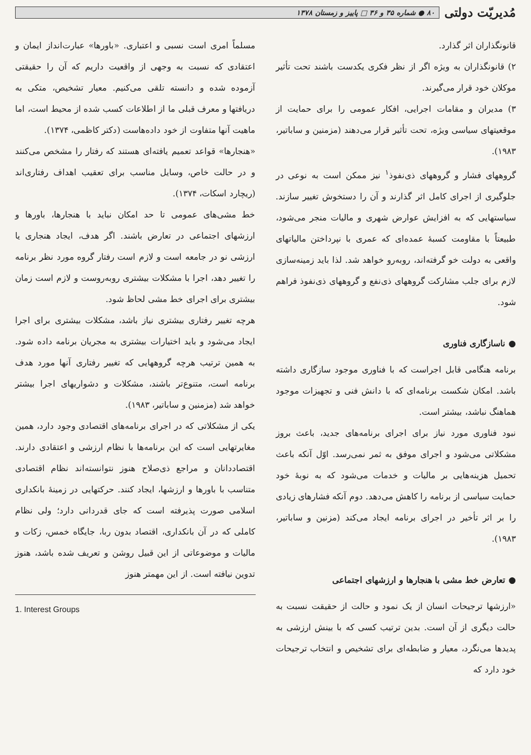مُدیریّت دولتی
۸۰ ● شماره ۳۵ و ۳۶ □ پاییز و زمستان ۱۳۷۸
قانونگذاران اثر گذارد.
۲) قانونگذاران به ویژه اگر از نظر فکری یکدست باشند تحت تأثیر موکلان خود قرار می‌گیرند.
۳) مدیران و مقامات اجرایی، افکار عمومی را برای حمایت از موقعیتهای سیاسی ویژه، تحت تأثیر قرار می‌دهند (مزمنین و ساباتیر، ۱۹۸۳).
گروههای فشار و گروههای ذی‌نفوذ<sup>۱</sup> نیز ممکن است به نوعی در جلوگیری از اجرای کامل اثر گذارند و آن را دستخوش تغییر سازند. سیاستهایی که به افزایش عوارض شهری و مالیات منجر می‌شود، طبیعتاً با مقاومت کسبهٔ عمده‌ای که عمری با نپرداختن مالیاتهای واقعی به دولت خو گرفته‌اند، روبه‌رو خواهد شد. لذا باید زمینه‌سازی لازم برای جلب مشارکت گروههای ذی‌نفع و گروههای ذی‌نفوذ فراهم شود.
● ناسازگاری فناوری
برنامه هنگامی قابل اجراست که با فناوری موجود سازگاری داشته باشد. امکان شکست برنامه‌ای که با دانش فنی و تجهیزات موجود هماهنگ نباشد، بیشتر است.
نبود فناوری مورد نیاز برای اجرای برنامه‌های جدید، باعث بروز مشکلاتی می‌شود و اجرای موفق به ثمر نمی‌رسد. اوّل آنکه باعث تحمیل هزینه‌هایی بر مالیات و خدمات می‌شود که به نوبهٔ خود حمایت سیاسی از برنامه را کاهش می‌دهد. دوم آنکه فشارهای زیادی را بر اثر تأخیر در اجرای برنامه ایجاد می‌کند (مزنین و ساباتیر، ۱۹۸۳).
● تعارض خط مشی با هنجارها و ارزشهای اجتماعی
«ارزشها ترجیحات انسان از یک نمود و حالت از حقیقت نسبت به حالت دیگری از آن است. بدین ترتیب کسی که با بینش ارزشی به پدیدها می‌نگرد، معیار و ضابطه‌ای برای تشخیص و انتخاب ترجیحات خود دارد که
مسلماً امری است نسبی و اعتباری. «باورها» عبارت‌انداز ایمان و اعتقادی که نسبت به وجهی از واقعیت داریم که آن را حقیقتی آزموده شده و دانسته تلقی می‌کنیم. معیار تشخیص، متکی به دریافتها و معرف قبلی ما از اطلاعات کسب شده از محیط است، اما ماهیت آنها متفاوت از خود داده‌هاست (دکتر کاظمی، ۱۳۷۴).
«هنجارها» قواعد تعمیم یافته‌ای هستند که رفتار را مشخص می‌کنند و در حالت خاص، وسایل مناسب برای تعقیب اهداف رفتاری‌اند (ریچارد اسکات، ۱۳۷۴).
خط مشی‌های عمومی تا حد امکان نباید با هنجارها، باورها و ارزشهای اجتماعی در تعارض باشند. اگر هدف، ایجاد هنجاری یا ارزشی نو در جامعه است و لازم است رفتار گروه مورد نظر برنامه را تغییر دهد، اجرا با مشکلات بیشتری روبه‌روست و لازم است زمان بیشتری برای اجرای خط مشی لحاظ شود.
هرچه تغییر رفتاری بیشتری نیاز باشد، مشکلات بیشتری برای اجرا ایجاد می‌شود و باید اختیارات بیشتری به مجریان برنامه داده شود. به همین ترتیب هرچه گروههایی که تغییر رفتاری آنها مورد هدف برنامه است، متنوع‌تر باشند، مشکلات و دشواریهای اجرا بیشتر خواهد شد (مزمنین و ساباتیر، ۱۹۸۳).
یکی از مشکلاتی که در اجرای برنامه‌های اقتصادی وجود دارد، همین مغایرتهایی است که این برنامه‌ها با نظام ارزشی و اعتقادی دارند. اقتصاددانان و مراجع ذی‌صلاح هنوز نتوانسته‌اند نظام اقتصادی متناسب با باورها و ارزشها، ایجاد کنند. حرکتهایی در زمینهٔ بانکداری اسلامی صورت پذیرفته است که جای قدردانی دارد؛ ولی نظام کاملی که در آن بانکداری، اقتصاد بدون ربا، جایگاه خمس، زکات و مالیات و موضوعاتی از این قبیل روشن و تعریف شده باشد، هنوز تدوین نیافته است. از این مهمتر هنوز
1. Interest Groups